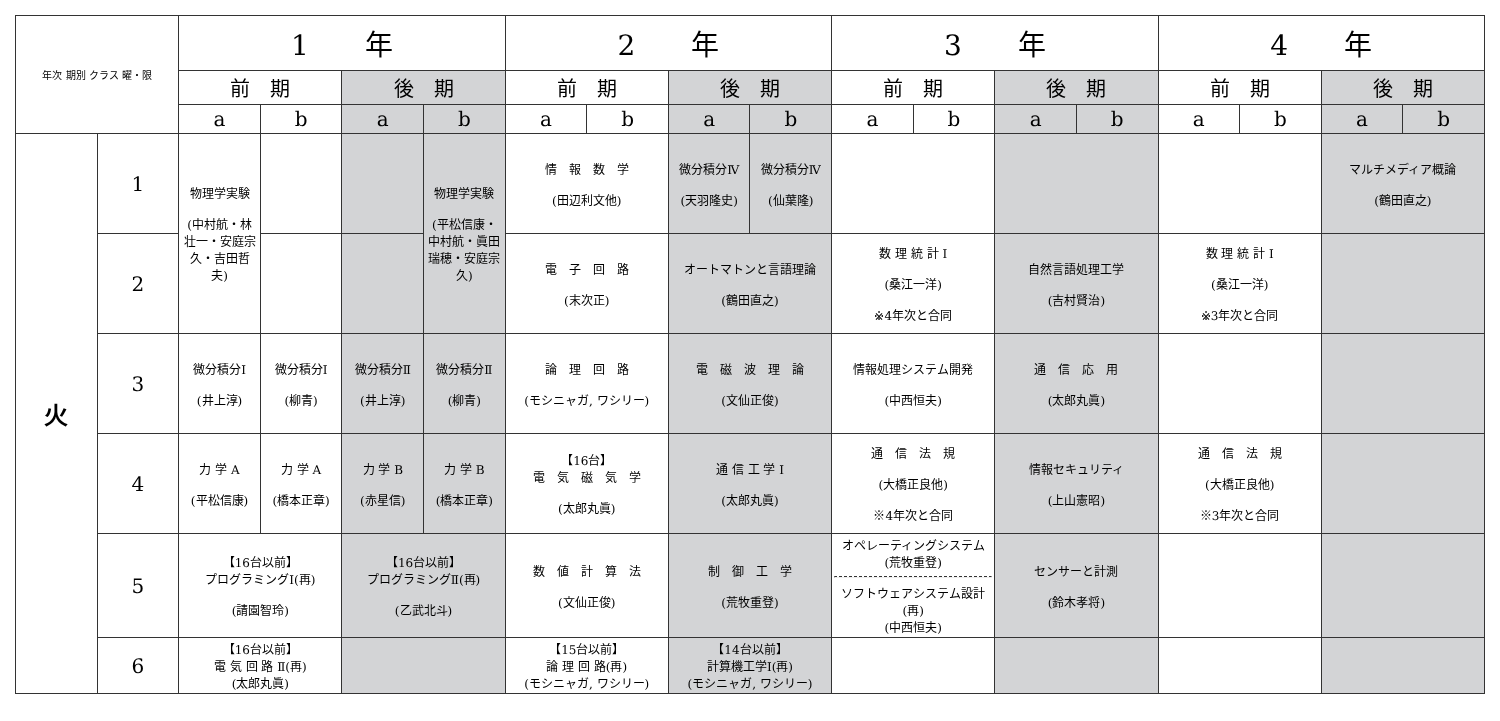| 年次 期別 クラス 曜・限 | | 1 年 | | | | 2 年 | | | | 3 年 | | | | 4 年 | | | |
| --- | --- | --- | --- | --- | --- | --- | --- | --- | --- | --- | --- | --- | --- | --- | --- | --- | --- |
| | | 前 期 | | 後 期 | | 前 期 | | 後 期 | | 前 期 | | 後 期 | | 前 期 | | 後 期 | |
| | | a | b | a | b | a | b | a | b | a | b | a | b | a | b | a | b |
| 火 | 1 | 物理学実験 (中村航・林壮一・安庭宗久・吉田哲夫) | | | 物理学実験 (平松信康・中村航・眞田瑞穂・安庭宗久) | 情 報 数 学 (田辺利文他) | | 微分積分Ⅳ (天羽隆史) | 微分積分Ⅳ (仙葉隆) | | | | | | | マルチメディア概論 (鶴田直之) | |
| | 2 | | | | | 電 子 回 路 (末次正) | | オートマトンと言語理論 (鶴田直之) | | 数 理 統 計 Ⅰ (桑江一洋) ※4年次と合同 | | 自然言語処理工学 (吉村賢治) | | 数 理 統 計 Ⅰ (桑江一洋) ※3年次と合同 | | | |
| | 3 | 微分積分Ⅰ (井上淳) | 微分積分Ⅰ (柳青) | 微分積分Ⅱ (井上淳) | 微分積分Ⅱ (柳青) | 論 理 回 路 (モシニャガ, ワシリー) | | 電 磁 波 理 論 (文仙正俊) | | 情報処理システム開発 (中西恒夫) | | 通 信 応 用 (太郎丸眞) | | | | | |
| | 4 | 力 学 A (平松信康) | 力 学 A (橋本正章) | 力 学 B (赤星信) | 力 学 B (橋本正章) | 【16台】 電 気 磁 気 学 (太郎丸眞) | | 通 信 工 学 Ⅰ (太郎丸眞) | | 通 信 法 規 (大橋正良他) ※4年次と合同 | | 情報セキュリティ (上山憲昭) | | 通 信 法 規 (大橋正良他) ※3年次と合同 | | | |
| | 5 | 【16台以前】 プログラミングⅠ(再) (請園智玲) | | 【16台以前】 プログラミングⅡ(再) (乙武北斗) | | 数 値 計 算 法 (文仙正俊) | | 制 御 工 学 (荒牧重登) | | オペレーティングシステム (荒牧重登) ソフトウェアシステム設計(再) (中西恒夫) | | センサーと計測 (鈴木孝将) | | | | | |
| | 6 | 【16台以前】 電 気 回 路 Ⅱ(再) (太郎丸眞) | | | | 【15台以前】 論 理 回 路(再) (モシニャガ, ワシリー) | | 【14台以前】 計算機工学Ⅰ(再) (モシニャガ, ワシリー) | | | | | | | | | |